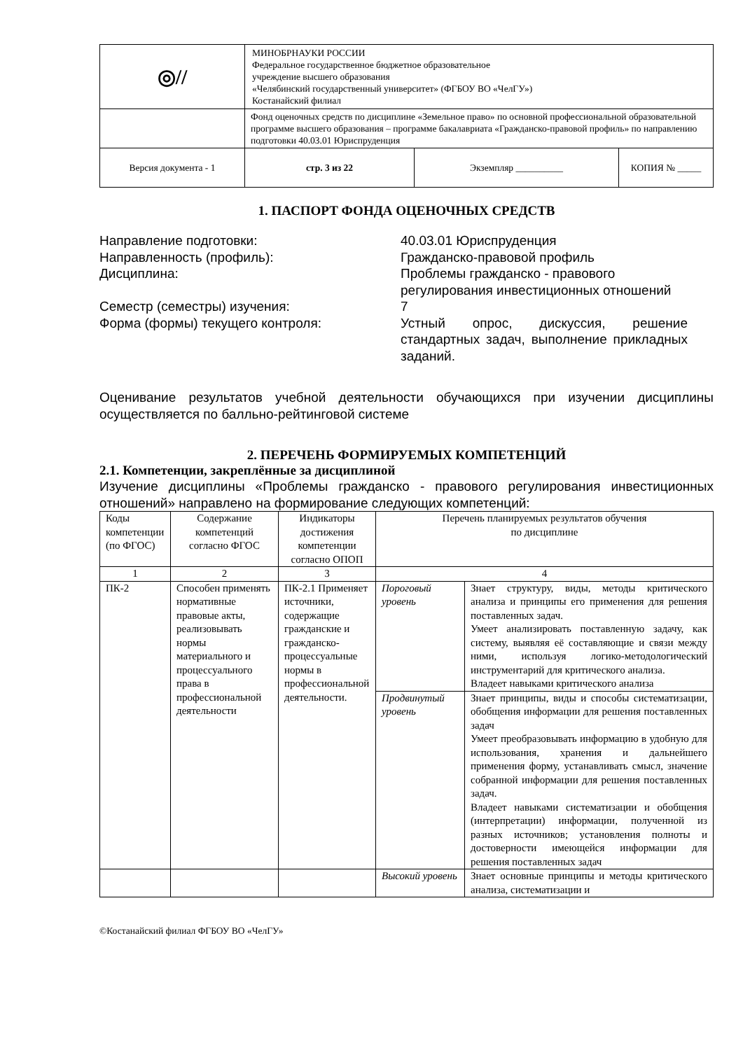| ◎// | МИНОБРНАУКИ РОССИИ Федеральное государственное бюджетное образовательное учреждение высшего образования «Челябинский государственный университет» (ФГБОУ ВО «ЧелГУ») Костанайский филиал | | |
| | Фонд оценочных средств по дисциплине «Земельное право» по основной профессиональной образовательной программе высшего образования – программе бакалавриата «Гражданско-правовой профиль» по направлению подготовки 40.03.01 Юриспруденция | | |
| Версия документа - 1 | стр. 3 из 22 | Экземпляр __________ | КОПИЯ № _____ |
1. ПАСПОРТ ФОНДА ОЦЕНОЧНЫХ СРЕДСТВ
Направление подготовки:
40.03.01 Юриспруденция
Направленность (профиль):
Гражданско-правовой профиль
Дисциплина:
Проблемы гражданско - правового регулирования инвестиционных отношений
Семестр (семестры) изучения:
7
Форма (формы) текущего контроля:
Устный опрос, дискуссия, решение стандартных задач, выполнение прикладных заданий.
Оценивание результатов учебной деятельности обучающихся при изучении дисциплины осуществляется по балльно-рейтинговой системе
2. ПЕРЕЧЕНЬ ФОРМИРУЕМЫХ КОМПЕТЕНЦИЙ
2.1. Компетенции, закреплённые за дисциплиной
Изучение дисциплины «Проблемы гражданско - правового регулирования инвестиционных отношений» направлено на формирование следующих компетенций:
| Коды компетенции (по ФГОС) | Содержание компетенций согласно ФГОС | Индикаторы достижения компетенции согласно ОПОП | Перечень планируемых результатов обучения по дисциплине | |
| --- | --- | --- | --- | --- |
| 1 | 2 | 3 | 4 | |
| ПК-2 | Способен применять нормативные правовые акты, реализовывать нормы материального и процессуального права в профессиональной деятельности | ПК-2.1 Применяет источники, содержащие гражданские и гражданско-процессуальные нормы в профессиональной деятельности. | Пороговый уровень | Знает структуру, виды, методы критического анализа и принципы его применения для решения поставленных задач. Умеет анализировать поставленную задачу, как систему, выявляя её составляющие и связи между ними, используя логико-методологический инструментарий для критического анализа. Владеет навыками критического анализа |
| | | | Продвинутый уровень | Знает принципы, виды и способы систематизации, обобщения информации для решения поставленных задач Умеет преобразовывать информацию в удобную для использования, хранения и дальнейшего применения форму, устанавливать смысл, значение собранной информации для решения поставленных задач. Владеет навыками систематизации и обобщения (интерпретации) информации, полученной из разных источников; установления полноты и достоверности имеющейся информации для решения поставленных задач |
| | | | Высокий уровень | Знает основные принципы и методы критического анализа, систематизации и |
©Костанайский филиал ФГБОУ ВО «ЧелГУ»